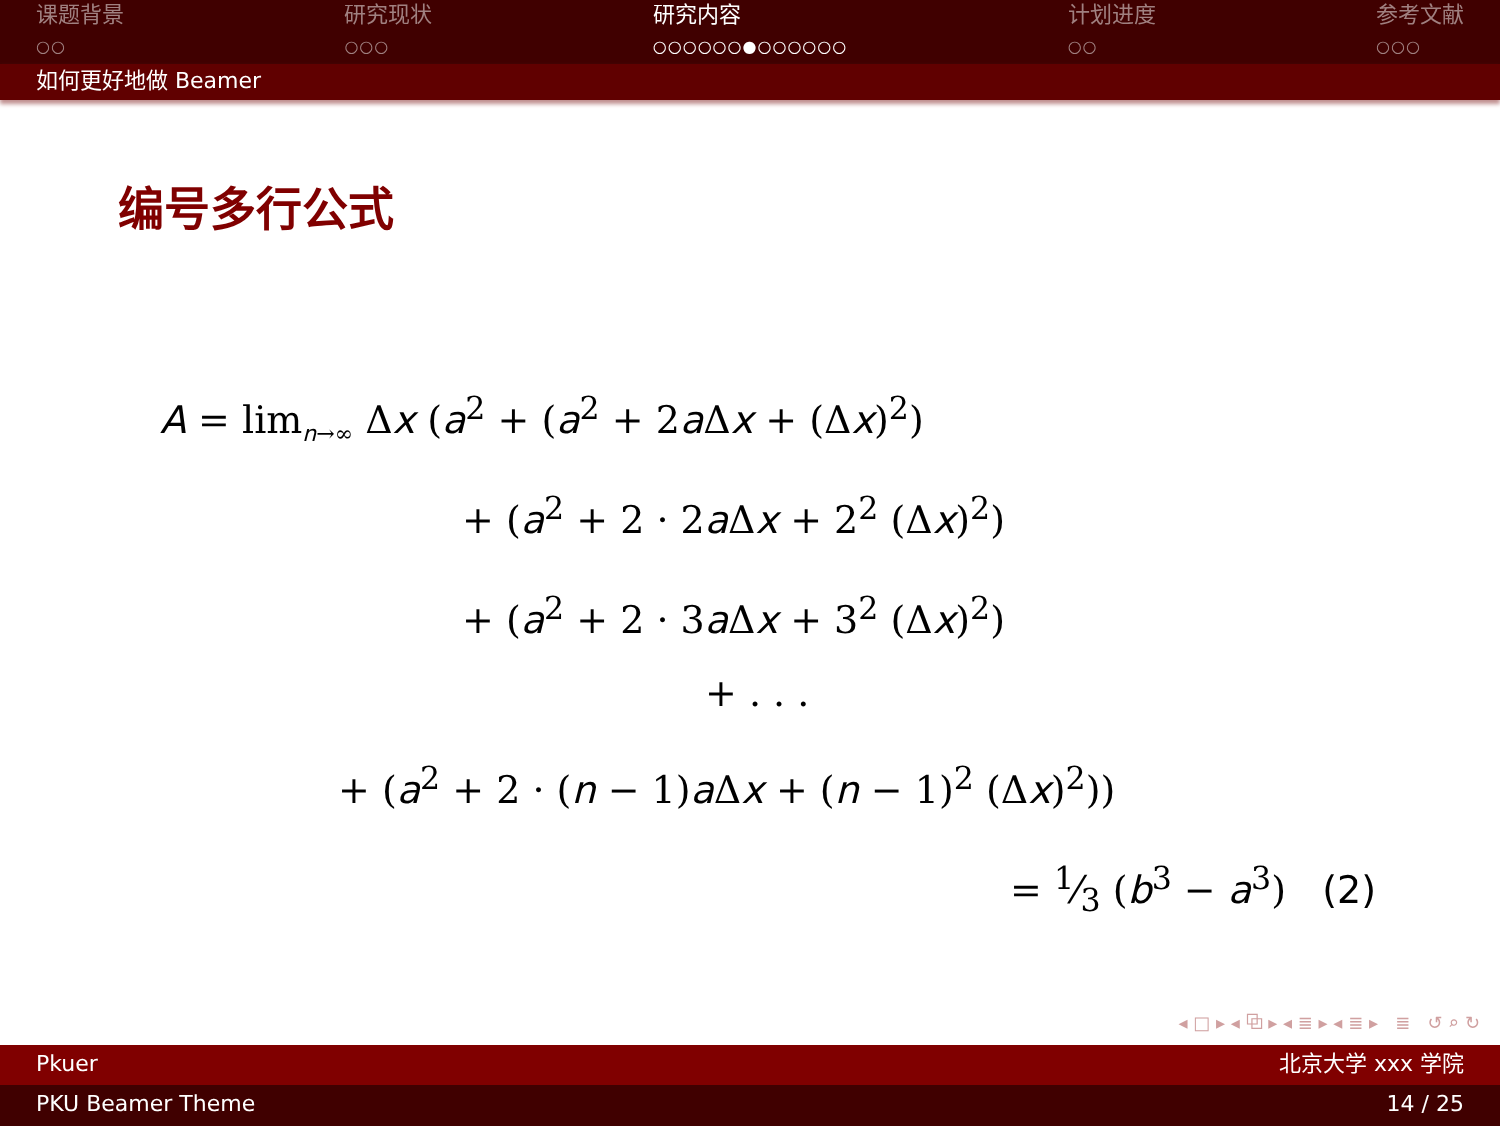课题背景
○○
研究现状
○○○
研究内容
○○○○○○●○○○○○○
计划进度
○○
参考文献
○○○
如何更好地做 Beamer
编号多行公式
A = lim<sub>n→∞</sub> Δx (a<sup>2</sup> + (a<sup>2</sup> + 2a Δx + (Δx)<sup>2</sup>)
+ (a<sup>2</sup> + 2 · 2a Δx + 2<sup>2</sup> (Δx)<sup>2</sup>)
+ (a<sup>2</sup> + 2 · 3a Δx + 3<sup>2</sup> (Δx)<sup>2</sup>)
+ . . .
+ (a<sup>2</sup> + 2 · (n − 1)a Δx + (n − 1)<sup>2</sup> (Δx)<sup>2</sup>))
= 1⁄3 (b<sup>3</sup> − a<sup>3</sup>) (2)
◂ □ ▸ ◂ ⧉ ▸ ◂ ≣ ▸ ◂ ≣ ▸ ≣ ↺ ⌕ ↻
Pkuer 北京大学 xxx 学院
PKU Beamer Theme 14 / 25